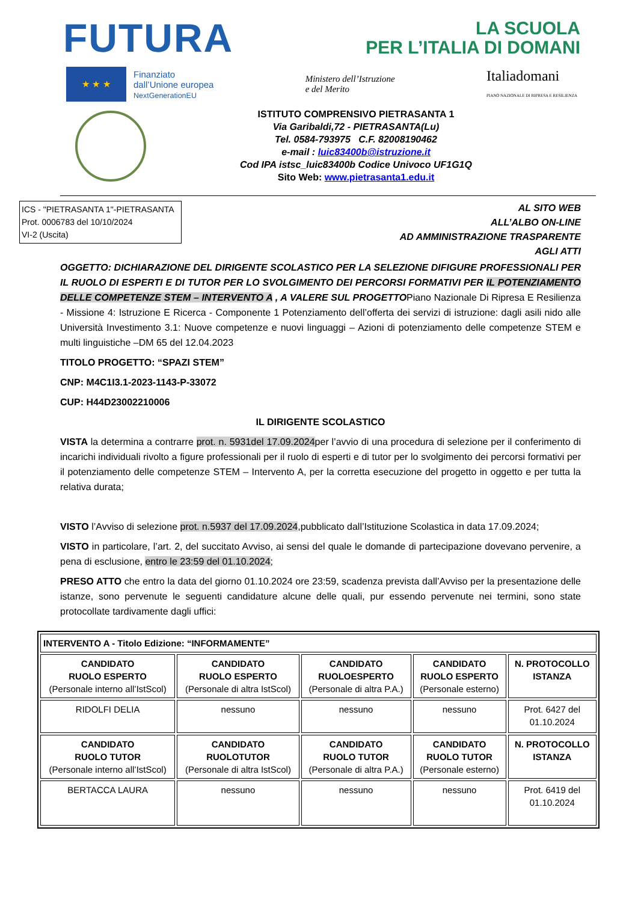FUTURA
LA SCUOLA
PER L’ITALIA DI DOMANI
★ ★ ★
Finanziato
dall’Unione europea
NextGenerationEU
Ministero dell’Istruzione
e del Merito
Italiadomani
PIANO NAZIONALE DI RIPRESA E RESILIENZA
ISTITUTO COMPRENSIVO PIETRASANTA 1
Via Garibaldi,72 - PIETRASANTA(Lu)
Tel. 0584-793975 C.F. 82008190462
e-mail : luic83400b@istruzione.it
Cod IPA istsc_luic83400b Codice Univoco UF1G1Q
Sito Web: www.pietrasanta1.edu.it
ICS - "PIETRASANTA 1"-PIETRASANTA
Prot. 0006783 del 10/10/2024
VI-2 (Uscita)
AL SITO WEB
ALL’ALBO ON-LINE
AD AMMINISTRAZIONE TRASPARENTE
AGLI ATTI
OGGETTO: DICHIARAZIONE DEL DIRIGENTE SCOLASTICO PER LA SELEZIONE DIFIGURE PROFESSIONALI PER IL RUOLO DI ESPERTI E DI TUTOR PER LO SVOLGIMENTO DEI PERCORSI FORMATIVI PER IL POTENZIAMENTO DELLE COMPETENZE STEM – INTERVENTO A , A VALERE SUL PROGETTOPiano Nazionale Di Ripresa E Resilienza - Missione 4: Istruzione E Ricerca - Componente 1 Potenziamento dell’offerta dei servizi di istruzione: dagli asili nido alle Università Investimento 3.1: Nuove competenze e nuovi linguaggi – Azioni di potenziamento delle competenze STEM e multi linguistiche –DM 65 del 12.04.2023
TITOLO PROGETTO: “SPAZI STEM”
CNP: M4C1I3.1-2023-1143-P-33072
CUP: H44D23002210006
IL DIRIGENTE SCOLASTICO
VISTA la determina a contrarre prot. n. 5931del 17.09.2024per l’avvio di una procedura di selezione per il conferimento di incarichi individuali rivolto a figure professionali per il ruolo di esperti e di tutor per lo svolgimento dei percorsi formativi per il potenziamento delle competenze STEM – Intervento A, per la corretta esecuzione del progetto in oggetto e per tutta la relativa durata;
VISTO l’Avviso di selezione prot. n.5937 del 17.09.2024,pubblicato dall’Istituzione Scolastica in data 17.09.2024;
VISTO in particolare, l’art. 2, del succitato Avviso, ai sensi del quale le domande di partecipazione dovevano pervenire, a pena di esclusione, entro le 23:59 del 01.10.2024;
PRESO ATTO che entro la data del giorno 01.10.2024 ore 23:59, scadenza prevista dall’Avviso per la presentazione delle istanze, sono pervenute le seguenti candidature alcune delle quali, pur essendo pervenute nei termini, sono state protocollate tardivamente dagli uffici:
| INTERVENTO A - Titolo Edizione: “INFORMAMENTE” | | | | |
| CANDIDATO RUOLO ESPERTO (Personale interno all’IstScol) | CANDIDATO RUOLO ESPERTO (Personale di altra IstScol) | CANDIDATO RUOLOESPERTO (Personale di altra P.A.) | CANDIDATO RUOLO ESPERTO (Personale esterno) | N. PROTOCOLLO ISTANZA |
| RIDOLFI DELIA | nessuno | nessuno | nessuno | Prot. 6427 del 01.10.2024 |
| CANDIDATO RUOLO TUTOR (Personale interno all’IstScol) | CANDIDATO RUOLOTUTOR (Personale di altra IstScol) | CANDIDATO RUOLO TUTOR (Personale di altra P.A.) | CANDIDATO RUOLO TUTOR (Personale esterno) | N. PROTOCOLLO ISTANZA |
| BERTACCA LAURA | nessuno | nessuno | nessuno | Prot. 6419 del 01.10.2024 |